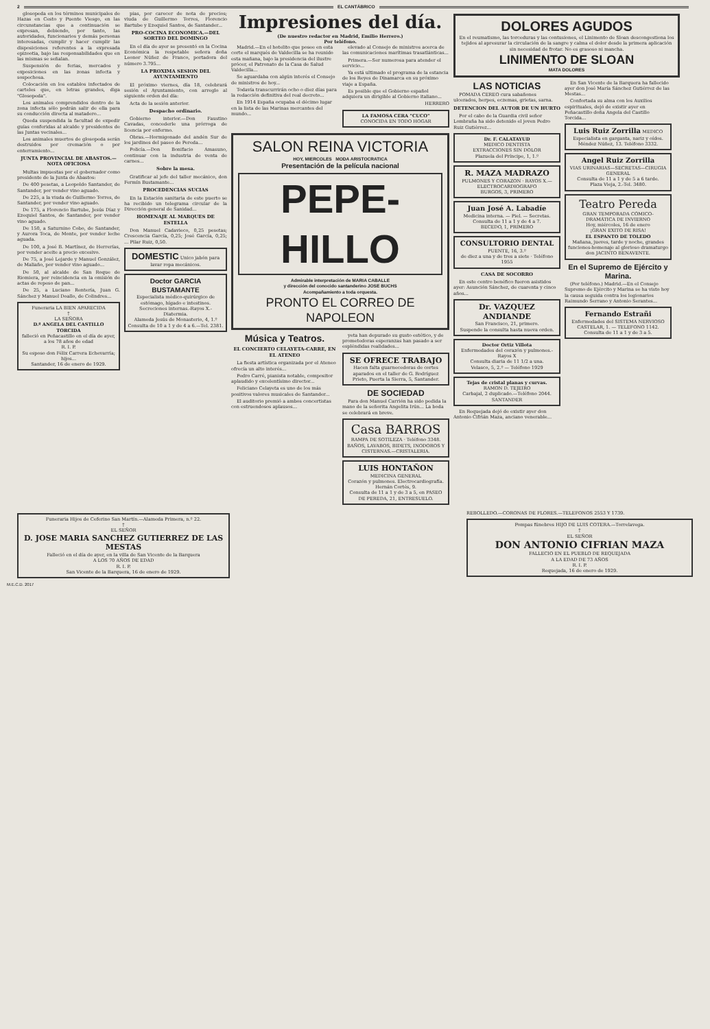2 EL CANTÁBRICO
glosopeda en los términos municipales de Hazas en Cesto y Puente Viesgo, en las circunstancias que a continuación se expresan, debiendo, por tanto, las autoridades, funcionarios y demás personas interesadas, cumplir y hacer cumplir las disposiciones referentes a la expresada epizootia, bajo las responsabilidades que en las mismas se señalan.
Suspensión de ferias, mercados y exposiciones en las zonas infecta y sospechosa.
Colocación en los establos infectados de carteles que, en letras grandes, diga "Glosopeda".
Los animales comprendidos dentro de la zona infecta sólo podrán salir de ella para su conducción directa al matadero...
Queda suspendida la facultad de expedir guías conferidas al alcalde y presidentes de las Juntas vecinales...
Los animales muertos de glosopeda serán destruidos por cremación o por enterramiento...
JUNTA PROVINCIAL DE ABASTOS.—NOTA OFICIOSA
Multas impuestas por el gobernador como presidente de la Junta de Abastos:
De 400 pesetas, a Leopoldo Santander, de Santander, por vender vino aguado.
De 225, a la viuda de Guillermo Torres, de Santander, por vender vino aguado.
De 175, a Florencio Bartube, Jesús Díaz y Ezequiel Santos, de Santander, por vender vino aguado.
De 150, a Saturnino Cobo, de Santander, y Aurora Toca, de Monte, por vender leche aguada.
De 100, a José B. Martínez, de Herrerías, por vender aceite a precio excesivo.
De 75, a José Lejarde y Manuel González, de Maliaño, por vender vino aguado...
De 50, al alcalde de San Roque de Riomiera, por reincidencia en la omisión de actas de repeso de pan...
De 25, a Luciano Rentería, Juan G. Sánchez y Manuel Doallo, de Colindres...
Funeraria LA BIEN APARECIDA
†
LA SEÑORA
D.ª ANGELA DEL CASTILLO TORCIDA
falleció en Peñacastillo en el día de ayer, a los 78 años de edad
R. I. P.
Su esposo don Félix Carrera Echevarría; hijos...
Santander, 16 de enero de 1929.
pias, por carecer de nota de precios; viuda de Guillermo Torres, Florencio Bartube y Ezequiel Santos, de Santander...
PRO-COCINA ECONOMICA.—DEL SORTEO DEL DOMINGO
En el día de ayer se presentó en la Cocina Económica la respetable señora doña Leonor Núñez de Franco, portadora del número 3.795...
LA PROXIMA SESION DEL AYUNTAMIENTO
El próximo viernes, día 18, celebrará sesión el Ayuntamiento, con arreglo al siguiente orden del día:
Acta de la sesión anterior.
Despacho ordinario.
Gobierno interior.—Don Faustino Cavadas, concederle una prórroga de licencia por enfermo.
Obras.—Hormigonado del andén Sur de los jardines del paseo de Pereda...
Policía.—Don Bonifacio Amasuno, continuar con la industria de venta de carnes...
Sobre la mesa.
Gratificar al jefe del taller mecánico, don Fermín Bustamante...
PROCEDENCIAS SUCIAS
En la Estación sanitaria de este puerto se ha recibido un telegrama circular de la Dirección general de Sanidad...
HOMENAJE AL MARQUES DE ESTELLA
Don Manuel Cadavieco, 0,25 pesetas; Crescencia García, 0,25; José García, 0,25; ... Pilar Ruiz, 0,50.
DOMESTIC Unico jabón para lavar ropa mecánicos.
Doctor GARCIA BUSTAMANTE
Especialista médico-quirúrgico de estómago, hígado e intestinos.
Secreciones internas.-Rayos X.-Diatermia.
Alameda Jesús de Monasterio, 4, 1.º
Consulta de 10 a 1 y de 4 a 6.—Tel. 2381.
Impresiones del día.
(De nuestro redactor en Madrid, Emilio Herrero.)
Por teléfono.
Madrid.—En el hotelito que posee en esta corte el marqués de Valdecilla se ha reunido esta mañana, bajo la presidencia del ilustre prócer, el Patronato de la Casa de Salud Valdecilla...
Se aguardaba con algún interés el Consejo de ministros de hoy...
Todavía transcurrirán ocho o diez días para la redacción definitiva del real decreto...
En 1914 España ocupaba el décimo lugar en la lista de las Marinas mercantes del mundo...
elevado al Consejo de ministros acerca de las comunicaciones marítimas trasatlánticas...
Primera.—Ser numerosa para atender el servicio...
Ya está ultimado el programa de la estancia de los Reyes de Dinamarca en su próximo viaje a España.
Es posible que el Gobierno español adquiera un dirigible al Gobierno italiano...
HERRERO
LA FAMOSA CERA "CUCO"
CONOCIDA EN TODO HOGAR
SALON REINA VICTORIA
HOY, MIERCOLES MODA ARISTOCRATICA
Presentación de la película nacional
PEPE-HILLO
Admirable interpretación de MARIA CABALLE
y dirección del conocido santanderino JOSE BUCHS
Acompañamiento a toda orquesta.
PRONTO EL CORREO DE NAPOLEON
Música y Teatros.
EL CONCIERTO CELAYETA-CARRE, EN EL ATENEO
La fiesta artística organizada por el Ateneo ofrecía un alto interés...
Pedro Carré, pianista notable, compositor aplaudido y excelentísimo director...
Feliciano Celayeta es uno de los más positivos valores musicales de Santander...
El auditorio premió a ambos concertistas con estruendosos aplausos...
yeta han depurado su gusto estético, y de prometedoras esperanzas han pasado a ser espléndidas realidades...
SE OFRECE TRABAJO
Hacen falta guarnecedoras de cortes aparados en el taller de G. Rodríguez Prieto, Puerta la Sierra, 5, Santander.
DE SOCIEDAD
Para don Manuel Carrión ha sido pedida la mano de la señorita Angelita Irún... La boda se celebrará en breve.
Casa BARROS
RAMPA DE SOTILEZA · Teléfono 3348.
BAÑOS, LAVABOS, BIDETS, INODOROS Y CISTERNAS.—CRISTALERIA.
LUIS HONTAÑON
MEDICINA GENERAL
Corazón y pulmones. Electrocardiografía.
Hernán Cortés, 9.
Consulta de 11 a 1 y de 3 a 5, en PASEO DE PEREDA, 21, ENTRESUELO.
DOLORES AGUDOS
En el reumatismo, las torceduras y las contusiones, el Linimento de Sloan descongestiona los tejidos al apresurar la circulación de la sangre y calma el dolor desde la primera aplicación sin necesidad de frotar. No es grasoso ni mancha.
LINIMENTO DE SLOAN
MATA DOLORES
LAS NOTICIAS
POMADA CEREO cura sabañones ulcerados, herpes, eczemas, grietas, sarna.
DETENCION DEL AUTOR DE UN HURTO
Por el cabo de la Guardia civil señor Lombraña ha sido detenido el joven Pedro Ruiz Gutiérrez...
Dr. F. CALATAYUD
MEDICO DENTISTA
EXTRACCIONES SIN DOLOR
Plazuela del Príncipe, 1, 1.º
R. MAZA MADRAZO
PULMONES Y CORAZON · RAYOS X.—ELECTROCARDIOGRAFO
BURGOS, 3, PRIMERO
Juan José A. Labadíe
Medicina interna. — Piel. — Secretas.
Consulta de 11 a 1 y de 4 a 7.
BECEDO, 1, PRIMERO
CONSULTORIO DENTAL
PUENTE, 16, 3.º
de diez a una y de tres a siete · Teléfono 1955
CASA DE SOCORRO
En este centro benéfico fueron asistidos ayer: Asunción Sánchez, de cuarenta y cinco años...
Dr. VAZQUEZ ANDIANDE
San Francisco, 21, primero.
Suspende la consulta hasta nueva orden.
Doctor Ortiz Villota
Enfermedades del corazón y pulmones.-Rayos X
Consulta diaria de 11 1/2 a una.
Velasco, 5, 2.º — Teléfono 1929
Tejas de cristal planas y curvas.
RAMON D. TEJEIRO
Carbajal, 2 duplicado.—Teléfono 2044.
SANTANDER
En Requejada dejó de existir ayer don Antonio Cifrián Maza, anciano venerable...
En San Vicente de la Barquera ha fallecido ayer don José María Sánchez Gutiérrez de las Mestas...
Confortada su alma con los Auxilios espirituales, dejó de existir ayer en Peñacastillo doña Angela del Castillo Torcida...
Luis Ruiz Zorrilla MEDICO
Especialista en garganta, nariz y oídos.
Méndez Núñez, 13. Teléfono 3332.
Angel Ruiz Zorrilla
VIAS URINARIAS—SECRETAS—CIRUGIA GENERAL
Consulta de 11 a 1 y de 5 a 6 tarde.
Plaza Vieja, 2.-Tel. 3480.
Teatro Pereda
GRAN TEMPORADA CÓMICO-DRAMÁTICA DE INVIERNO
Hoy, miércoles, 16 de enero
¡GRAN EXITO DE RISA!
EL ESPANTO DE TOLEDO
Mañana, jueves, tarde y noche, grandes funciones-homenaje al glorioso dramaturgo don JACINTO BENAVENTE.
En el Supremo de Ejército y Marina.
(Por teléfono.) Madrid.—En el Consejo Supremo de Ejército y Marina se ha visto hoy la causa seguida contra los legionarios Raimundo Serrano y Antonio Serantes...
Fernando Estrañi
Enfermedades del SISTEMA NERVIOSO
CASTELAR, 1. — TELEFONO 1142.
Consulta de 11 a 1 y de 3 a 5.
Funeraria Hijos de Ceferino San Martín.—Alameda Primera, n.º 22.
†
EL SEÑOR
D. JOSE MARIA SANCHEZ GUTIERREZ DE LAS MESTAS
Falleció en el día de ayer, en la villa de San Vicente de la Barquera
A LOS 70 AÑOS DE EDAD
R. I. P.
San Vicente de la Barquera, 16 de enero de 1929.
REBOLLEDO.—CORONAS DE FLORES.—TELEFONOS 2553 Y 1739.
Pompas fúnebres HIJO DE LUIS COTERA.—Torrelavega.
†
EL SEÑOR
DON ANTONIO CIFRIAN MAZA
FALLECIO EN EL PUEBLO DE REQUEJADA
A LA EDAD DE 73 AÑOS
R. I. P.
Requejada, 16 de enero de 1929.
M.E.C.D. 2017